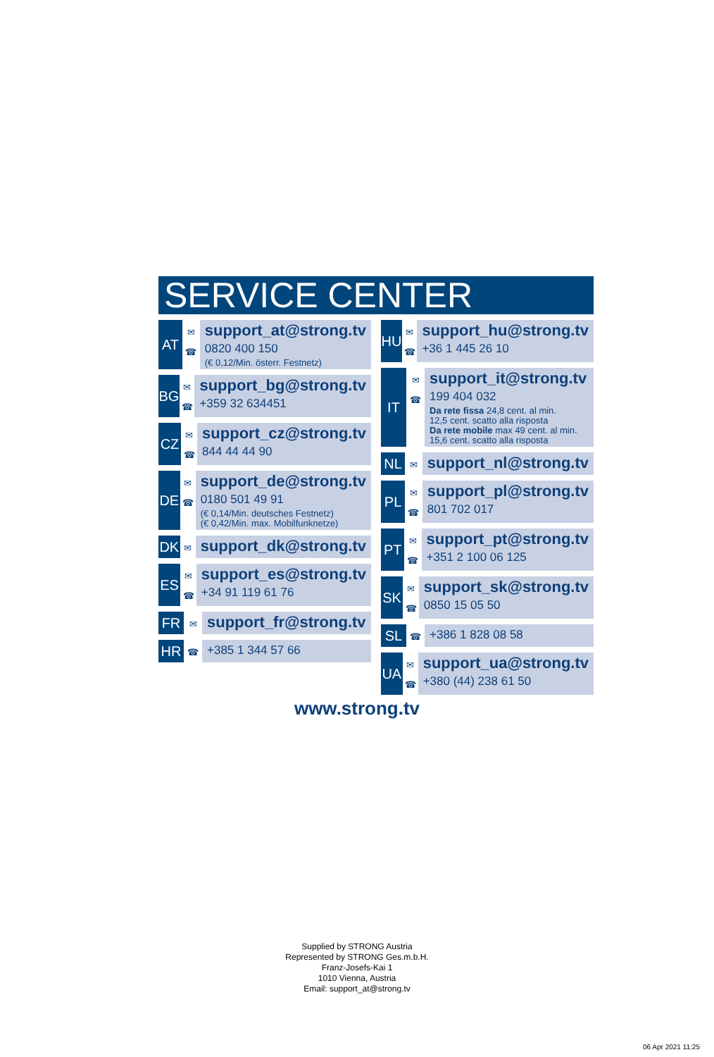SERVICE CENTER
AT
✉
☎
support_at@strong.tv
0820 400 150
(€ 0,12/Min. österr. Festnetz)
BG
✉
☎
support_bg@strong.tv
+359 32 634451
CZ
✉
☎
support_cz@strong.tv
844 44 44 90
DE
✉
☎
support_de@strong.tv
0180 501 49 91
(€ 0,14/Min. deutsches Festnetz)
(€ 0,42/Min. max. Mobilfunknetze)
DK
✉
support_dk@strong.tv
ES
✉
☎
support_es@strong.tv
+34 91 119 61 76
FR
✉
support_fr@strong.tv
HR
☎
+385 1 344 57 66
HU
✉
☎
support_hu@strong.tv
+36 1 445 26 10
IT
✉
☎
support_it@strong.tv
199 404 032
Da rete fissa 24,8 cent. al min.
12,5 cent. scatto alla risposta
Da rete mobile max 49 cent. al min.
15,6 cent. scatto alla risposta
NL
✉
support_nl@strong.tv
PL
✉
☎
support_pl@strong.tv
801 702 017
PT
✉
☎
support_pt@strong.tv
+351 2 100 06 125
SK
✉
☎
support_sk@strong.tv
0850 15 05 50
SL
☎
+386 1 828 08 58
UA
✉
☎
support_ua@strong.tv
+380 (44) 238 61 50
www.strong.tv
Supplied by STRONG Austria
Represented by STRONG Ges.m.b.H.
Franz-Josefs-Kai 1
1010 Vienna, Austria
Email: support_at@strong.tv
06 Apr 2021 11:25